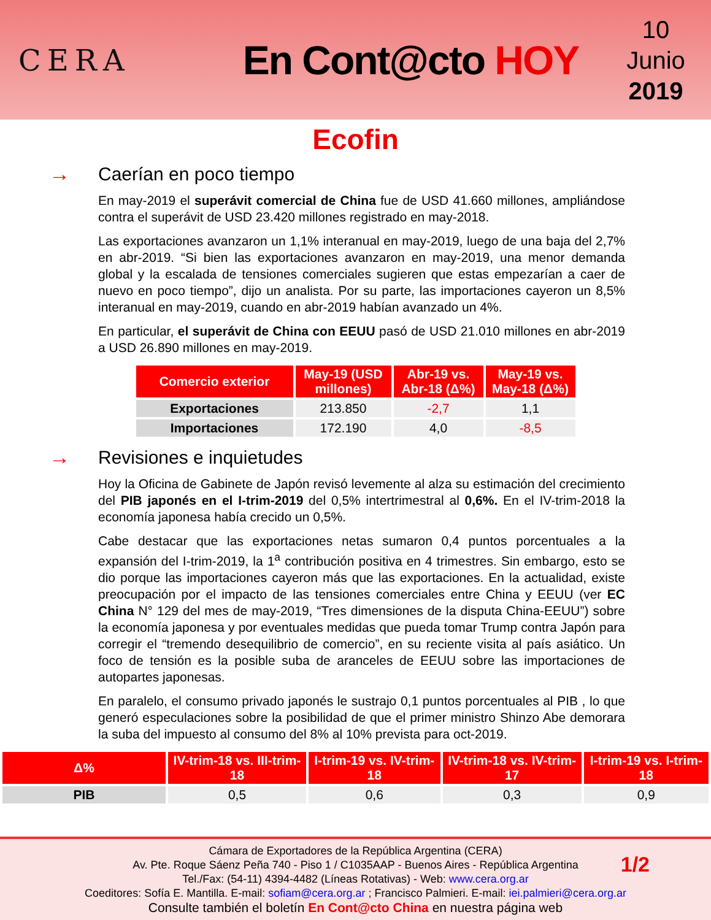CERA
En Cont@cto HOY
10
Junio
2019
Ecofin
→ Caerían en poco tiempo
En may-2019 el superávit comercial de China fue de USD 41.660 millones, ampliándose contra el superávit de USD 23.420 millones registrado en may-2018.
Las exportaciones avanzaron un 1,1% interanual en may-2019, luego de una baja del 2,7% en abr-2019. “Si bien las exportaciones avanzaron en may-2019, una menor demanda global y la escalada de tensiones comerciales sugieren que estas empezarían a caer de nuevo en poco tiempo”, dijo un analista. Por su parte, las importaciones cayeron un 8,5% interanual en may-2019, cuando en abr-2019 habían avanzado un 4%.
En particular, el superávit de China con EEUU pasó de USD 21.010 millones en abr-2019 a USD 26.890 millones en may-2019.
| Comercio exterior | May-19 (USD millones) | Abr-19 vs. Abr-18 (Δ%) | May-19 vs. May-18 (Δ%) |
| --- | --- | --- | --- |
| Exportaciones | 213.850 | -2,7 | 1,1 |
| Importaciones | 172.190 | 4,0 | -8,5 |
→ Revisiones e inquietudes
Hoy la Oficina de Gabinete de Japón revisó levemente al alza su estimación del crecimiento del PIB japonés en el I-trim-2019 del 0,5% intertrimestral al 0,6%. En el IV-trim-2018 la economía japonesa había crecido un 0,5%.
Cabe destacar que las exportaciones netas sumaron 0,4 puntos porcentuales a la expansión del I-trim-2019, la 1<sup>a</sup> contribución positiva en 4 trimestres. Sin embargo, esto se dio porque las importaciones cayeron más que las exportaciones. En la actualidad, existe preocupación por el impacto de las tensiones comerciales entre China y EEUU (ver EC China N° 129 del mes de may-2019, “Tres dimensiones de la disputa China-EEUU”) sobre la economía japonesa y por eventuales medidas que pueda tomar Trump contra Japón para corregir el “tremendo desequilibrio de comercio”, en su reciente visita al país asiático. Un foco de tensión es la posible suba de aranceles de EEUU sobre las importaciones de autopartes japonesas.
En paralelo, el consumo privado japonés le sustrajo 0,1 puntos porcentuales al PIB , lo que generó especulaciones sobre la posibilidad de que el primer ministro Shinzo Abe demorara la suba del impuesto al consumo del 8% al 10% prevista para oct-2019.
| Δ% | IV-trim-18 vs. III-trim-18 | I-trim-19 vs. IV-trim-18 | IV-trim-18 vs. IV-trim-17 | I-trim-19 vs. I-trim-18 |
| --- | --- | --- | --- | --- |
| PIB | 0,5 | 0,6 | 0,3 | 0,9 |
Cámara de Exportadores de la República Argentina (CERA)
Av. Pte. Roque Sáenz Peña 740 - Piso 1 / C1035AAP - Buenos Aires - República Argentina
Tel./Fax: (54-11) 4394-4482 (Líneas Rotativas) - Web: www.cera.org.ar
Coeditores: Sofía E. Mantilla. E-mail: sofiam@cera.org.ar ; Francisco Palmieri. E-mail: iei.palmieri@cera.org.ar
Consulte también el boletín En Cont@cto China en nuestra página web
1/2